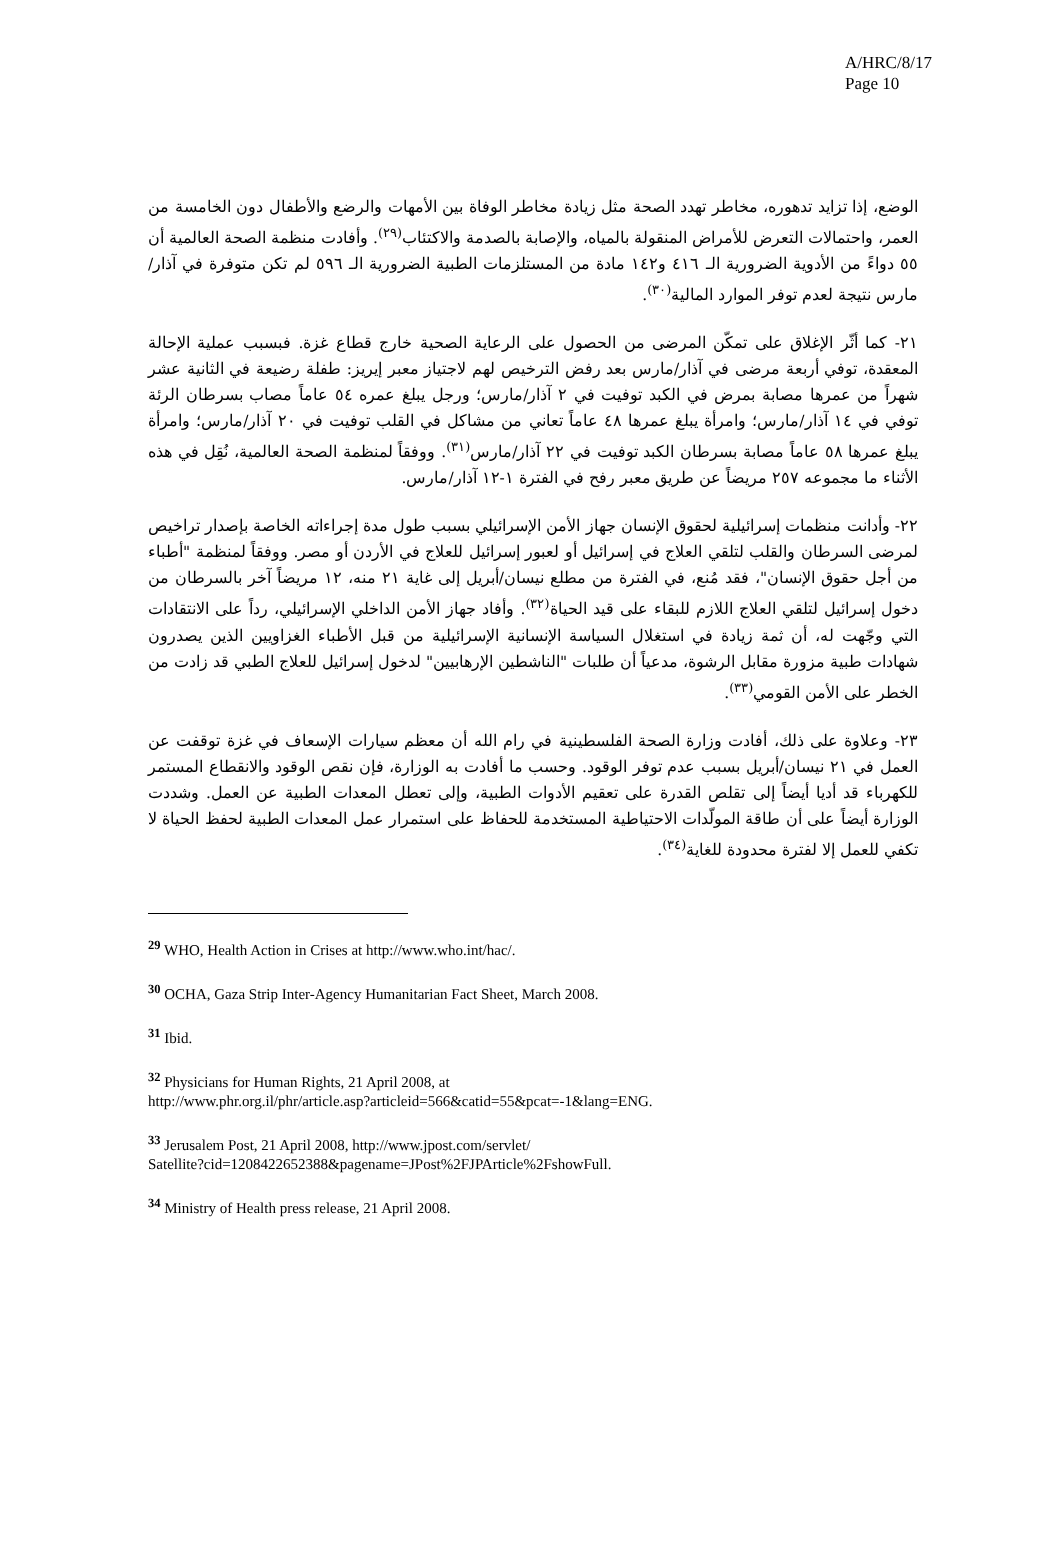A/HRC/8/17
Page 10
الوضع، إذا تزايد تدهوره، مخاطر تهدد الصحة مثل زيادة مخاطر الوفاة بين الأمهات والرضع والأطفال دون الخامسة من العمر، واحتمالات التعرض للأمراض المنقولة بالمياه، والإصابة بالصدمة والاكتئاب<sup>(٢٩)</sup>. وأفادت منظمة الصحة العالمية أن ٥٥ دواءً من الأدوية الضرورية الـ ٤١٦ و١٤٢ مادة من المستلزمات الطبية الضرورية الـ ٥٩٦ لم تكن متوفرة في آذار/مارس نتيجة لعدم توفر الموارد المالية<sup>(٣٠)</sup>.
٢١- كما أثّر الإغلاق على تمكّن المرضى من الحصول على الرعاية الصحية خارج قطاع غزة. فبسبب عملية الإحالة المعقدة، توفي أربعة مرضى في آذار/مارس بعد رفض الترخيص لهم لاجتياز معبر إيريز: طفلة رضيعة في الثانية عشر شهراً من عمرها مصابة بمرض في الكبد توفيت في ٢ آذار/مارس؛ ورجل يبلغ عمره ٥٤ عاماً مصاب بسرطان الرئة توفي في ١٤ آذار/مارس؛ وامرأة يبلغ عمرها ٤٨ عاماً تعاني من مشاكل في القلب توفيت في ٢٠ آذار/مارس؛ وامرأة يبلغ عمرها ٥٨ عاماً مصابة بسرطان الكبد توفيت في ٢٢ آذار/مارس<sup>(٣١)</sup>. ووفقاً لمنظمة الصحة العالمية، نُقِل في هذه الأثناء ما مجموعه ٢٥٧ مريضاً عن طريق معبر رفح في الفترة ١-١٢ آذار/مارس.
٢٢- وأدانت منظمات إسرائيلية لحقوق الإنسان جهاز الأمن الإسرائيلي بسبب طول مدة إجراءاته الخاصة بإصدار تراخيص لمرضى السرطان والقلب لتلقي العلاج في إسرائيل أو لعبور إسرائيل للعلاج في الأردن أو مصر. ووفقاً لمنظمة "أطباء من أجل حقوق الإنسان"، فقد مُنع، في الفترة من مطلع نيسان/أبريل إلى غاية ٢١ منه، ١٢ مريضاً آخر بالسرطان من دخول إسرائيل لتلقي العلاج اللازم للبقاء على قيد الحياة<sup>(٣٢)</sup>. وأفاد جهاز الأمن الداخلي الإسرائيلي، رداً على الانتقادات التي وجّهت له، أن ثمة زيادة في استغلال السياسة الإنسانية الإسرائيلية من قبل الأطباء الغزاويين الذين يصدرون شهادات طبية مزورة مقابل الرشوة، مدعياً أن طلبات "الناشطين الإرهابيين" لدخول إسرائيل للعلاج الطبي قد زادت من الخطر على الأمن القومي<sup>(٣٣)</sup>.
٢٣- وعلاوة على ذلك، أفادت وزارة الصحة الفلسطينية في رام الله أن معظم سيارات الإسعاف في غزة توقفت عن العمل في ٢١ نيسان/أبريل بسبب عدم توفر الوقود. وحسب ما أفادت به الوزارة، فإن نقص الوقود والانقطاع المستمر للكهرباء قد أديا أيضاً إلى تقلص القدرة على تعقيم الأدوات الطبية، وإلى تعطل المعدات الطبية عن العمل. وشددت الوزارة أيضاً على أن طاقة المولّدات الاحتياطية المستخدمة للحفاظ على استمرار عمل المعدات الطبية لحفظ الحياة لا تكفي للعمل إلا لفترة محدودة للغاية<sup>(٣٤)</sup>.
<sup>29</sup> WHO, Health Action in Crises at http://www.who.int/hac/.
<sup>30</sup> OCHA, Gaza Strip Inter-Agency Humanitarian Fact Sheet, March 2008.
<sup>31</sup> Ibid.
<sup>32</sup> Physicians for Human Rights, 21 April 2008, at
http://www.phr.org.il/phr/article.asp?articleid=566&catid=55&pcat=-1&lang=ENG.
<sup>33</sup> Jerusalem Post, 21 April 2008, http://www.jpost.com/servlet/
Satellite?cid=1208422652388&pagename=JPost%2FJPArticle%2FshowFull.
<sup>34</sup> Ministry of Health press release, 21 April 2008.